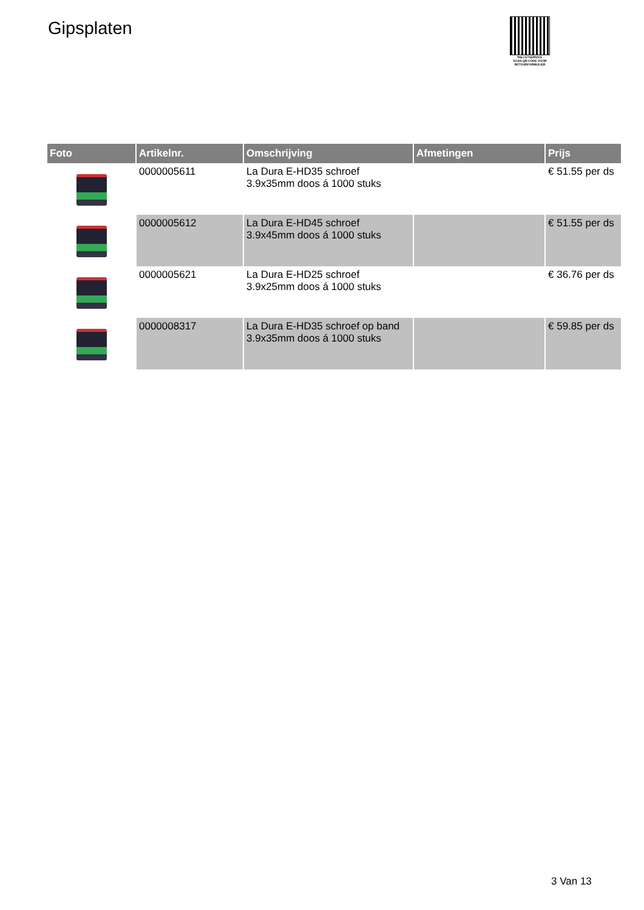Gipsplaten
PALLETSERVICE
SCAN QR-CODE VOOR
RETOURFORMULIER
| Foto | Artikelnr. | Omschrijving | Afmetingen | Prijs |
| --- | --- | --- | --- | --- |
| | 0000005611 | La Dura E-HD35 schroef 3.9x35mm doos á 1000 stuks | | € 51.55 per ds |
| | 0000005612 | La Dura E-HD45 schroef 3.9x45mm doos á 1000 stuks | | € 51.55 per ds |
| | 0000005621 | La Dura E-HD25 schroef 3.9x25mm doos á 1000 stuks | | € 36.76 per ds |
| | 0000008317 | La Dura E-HD35 schroef op band 3.9x35mm doos á 1000 stuks | | € 59.85 per ds |
3 Van 13